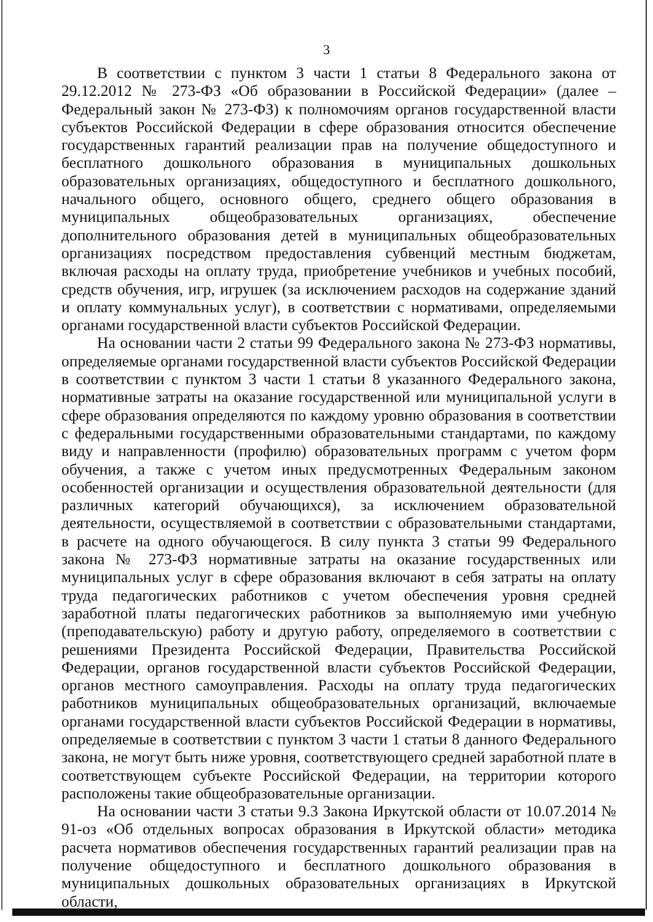3
В соответствии с пунктом 3 части 1 статьи 8 Федерального закона от 29.12.2012 № 273-ФЗ «Об образовании в Российской Федерации» (далее – Федеральный закон № 273-ФЗ) к полномочиям органов государственной власти субъектов Российской Федерации в сфере образования относится обеспечение государственных гарантий реализации прав на получение общедоступного и бесплатного дошкольного образования в муниципальных дошкольных образовательных организациях, общедоступного и бесплатного дошкольного, начального общего, основного общего, среднего общего образования в муниципальных общеобразовательных организациях, обеспечение дополнительного образования детей в муниципальных общеобразовательных организациях посредством предоставления субвенций местным бюджетам, включая расходы на оплату труда, приобретение учебников и учебных пособий, средств обучения, игр, игрушек (за исключением расходов на содержание зданий и оплату коммунальных услуг), в соответствии с нормативами, определяемыми органами государственной власти субъектов Российской Федерации.
На основании части 2 статьи 99 Федерального закона № 273-ФЗ нормативы, определяемые органами государственной власти субъектов Российской Федерации в соответствии с пунктом 3 части 1 статьи 8 указанного Федерального закона, нормативные затраты на оказание государственной или муниципальной услуги в сфере образования определяются по каждому уровню образования в соответствии с федеральными государственными образовательными стандартами, по каждому виду и направленности (профилю) образовательных программ с учетом форм обучения, а также с учетом иных предусмотренных Федеральным законом особенностей организации и осуществления образовательной деятельности (для различных категорий обучающихся), за исключением образовательной деятельности, осуществляемой в соответствии с образовательными стандартами, в расчете на одного обучающегося. В силу пункта 3 статьи 99 Федерального закона № 273-ФЗ нормативные затраты на оказание государственных или муниципальных услуг в сфере образования включают в себя затраты на оплату труда педагогических работников с учетом обеспечения уровня средней заработной платы педагогических работников за выполняемую ими учебную (преподавательскую) работу и другую работу, определяемого в соответствии с решениями Президента Российской Федерации, Правительства Российской Федерации, органов государственной власти субъектов Российской Федерации, органов местного самоуправления. Расходы на оплату труда педагогических работников муниципальных общеобразовательных организаций, включаемые органами государственной власти субъектов Российской Федерации в нормативы, определяемые в соответствии с пунктом 3 части 1 статьи 8 данного Федерального закона, не могут быть ниже уровня, соответствующего средней заработной плате в соответствующем субъекте Российской Федерации, на территории которого расположены такие общеобразовательные организации.
На основании части 3 статьи 9.3 Закона Иркутской области от 10.07.2014 № 91-оз «Об отдельных вопросах образования в Иркутской области» методика расчета нормативов обеспечения государственных гарантий реализации прав на получение общедоступного и бесплатного дошкольного образования в муниципальных дошкольных образовательных организациях в Иркутской области,